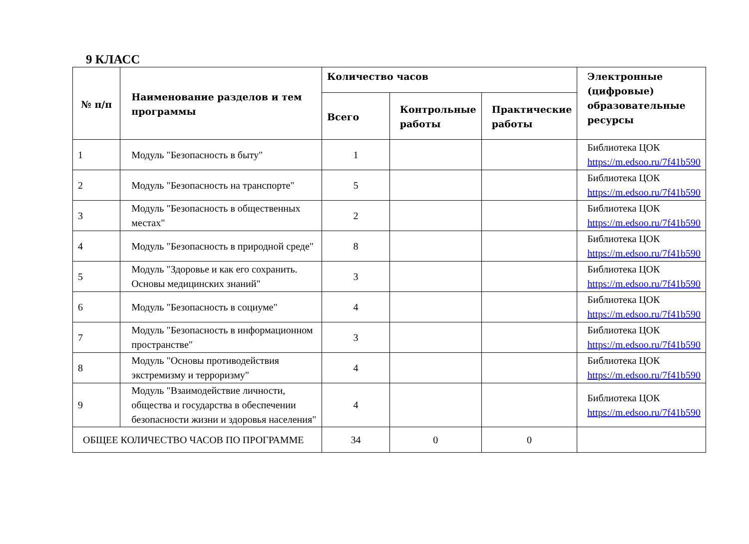9 КЛАСС
| № п/п | Наименование разделов и тем программы | Количество часов | | | Электронные (цифровые) образовательные ресурсы |
| --- | --- | --- | --- | --- | --- |
| | | Всего | Контрольные работы | Практические работы | |
| 1 | Модуль "Безопасность в быту" | 1 | | | Библиотека ЦОК https://m.edsoo.ru/7f41b590 |
| 2 | Модуль "Безопасность на транспорте" | 5 | | | Библиотека ЦОК https://m.edsoo.ru/7f41b590 |
| 3 | Модуль "Безопасность в общественных местах" | 2 | | | Библиотека ЦОК https://m.edsoo.ru/7f41b590 |
| 4 | Модуль "Безопасность в природной среде" | 8 | | | Библиотека ЦОК https://m.edsoo.ru/7f41b590 |
| 5 | Модуль "Здоровье и как его сохранить. Основы медицинских знаний" | 3 | | | Библиотека ЦОК https://m.edsoo.ru/7f41b590 |
| 6 | Модуль "Безопасность в социуме" | 4 | | | Библиотека ЦОК https://m.edsoo.ru/7f41b590 |
| 7 | Модуль "Безопасность в информационном пространстве" | 3 | | | Библиотека ЦОК https://m.edsoo.ru/7f41b590 |
| 8 | Модуль "Основы противодействия экстремизму и терроризму" | 4 | | | Библиотека ЦОК https://m.edsoo.ru/7f41b590 |
| 9 | Модуль "Взаимодействие личности, общества и государства в обеспечении безопасности жизни и здоровья населения" | 4 | | | Библиотека ЦОК https://m.edsoo.ru/7f41b590 |
| ОБЩЕЕ КОЛИЧЕСТВО ЧАСОВ ПО ПРОГРАММЕ | | 34 | 0 | 0 | |